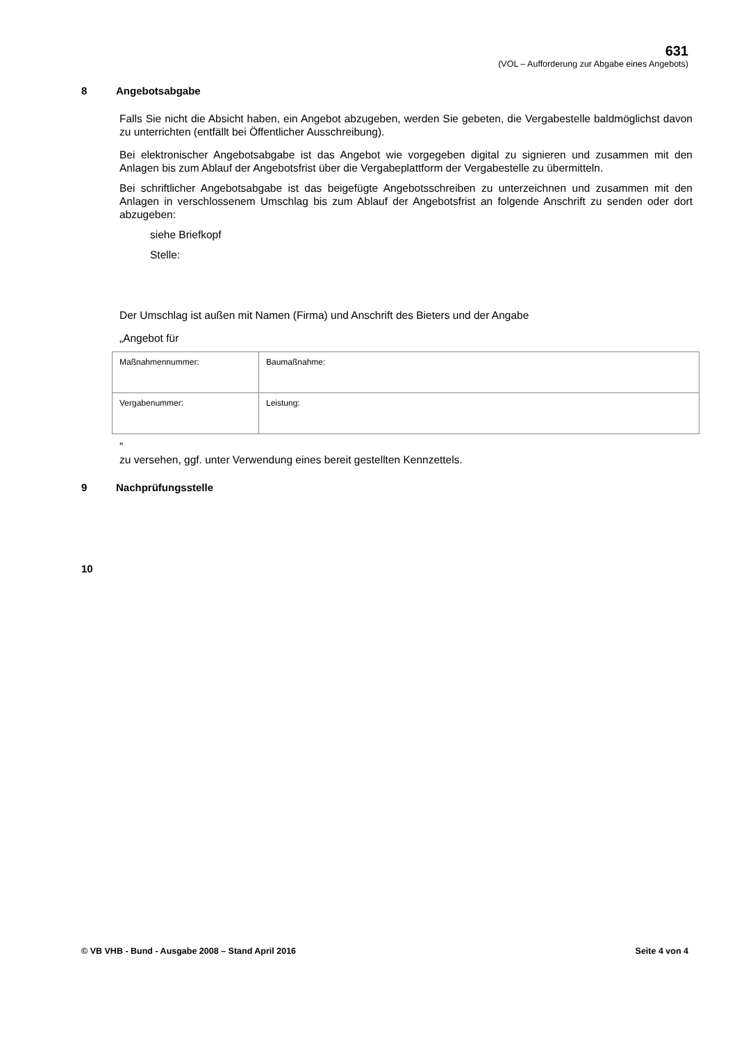631
(VOL – Aufforderung zur Abgabe eines Angebots)
8 Angebotsabgabe
Falls Sie nicht die Absicht haben, ein Angebot abzugeben, werden Sie gebeten, die Vergabestelle baldmöglichst davon zu unterrichten (entfällt bei Öffentlicher Ausschreibung).
Bei elektronischer Angebotsabgabe ist das Angebot wie vorgegeben digital zu signieren und zusammen mit den Anlagen bis zum Ablauf der Angebotsfrist über die Vergabeplattform der Vergabestelle zu übermitteln.
Bei schriftlicher Angebotsabgabe ist das beigefügte Angebotsschreiben zu unterzeichnen und zusammen mit den Anlagen in verschlossenem Umschlag bis zum Ablauf der Angebotsfrist an folgende Anschrift zu senden oder dort abzugeben:
siehe Briefkopf
Stelle:
Der Umschlag ist außen mit Namen (Firma) und Anschrift des Bieters und der Angabe
„Angebot für
| Maßnahmennummer: | Baumaßnahme: |
| Vergabenummer: | Leistung: |
”
zu versehen, ggf. unter Verwendung eines bereit gestellten Kennzettels.
9 Nachprüfungsstelle
10
© VB VHB - Bund - Ausgabe 2008 – Stand April 2016 Seite 4 von 4